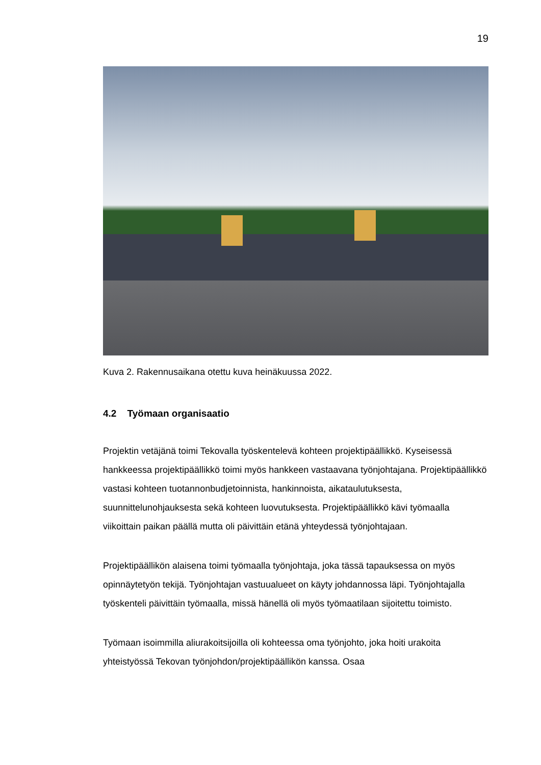19
Kuva 2. Rakennusaikana otettu kuva heinäkuussa 2022.
4.2 Työmaan organisaatio
Projektin vetäjänä toimi Tekovalla työskentelevä kohteen projektipäällikkö. Kyseisessä hankkeessa projektipäällikkö toimi myös hankkeen vastaavana työnjohtajana. Projektipäällikkö vastasi kohteen tuotannonbudjetoinnista, hankinnoista, aikataulutuksesta, suunnittelunohjauksesta sekä kohteen luovutuksesta. Projektipäällikkö kävi työmaalla viikoittain paikan päällä mutta oli päivittäin etänä yhteydessä työnjohtajaan.
Projektipäällikön alaisena toimi työmaalla työnjohtaja, joka tässä tapauksessa on myös opinnäytetyön tekijä. Työnjohtajan vastuualueet on käyty johdannossa läpi. Työnjohtajalla työskenteli päivittäin työmaalla, missä hänellä oli myös työmaatilaan sijoitettu toimisto.
Työmaan isoimmilla aliurakoitsijoilla oli kohteessa oma työnjohto, joka hoiti urakoita yhteistyössä Tekovan työnjohdon/projektipäällikön kanssa. Osaa